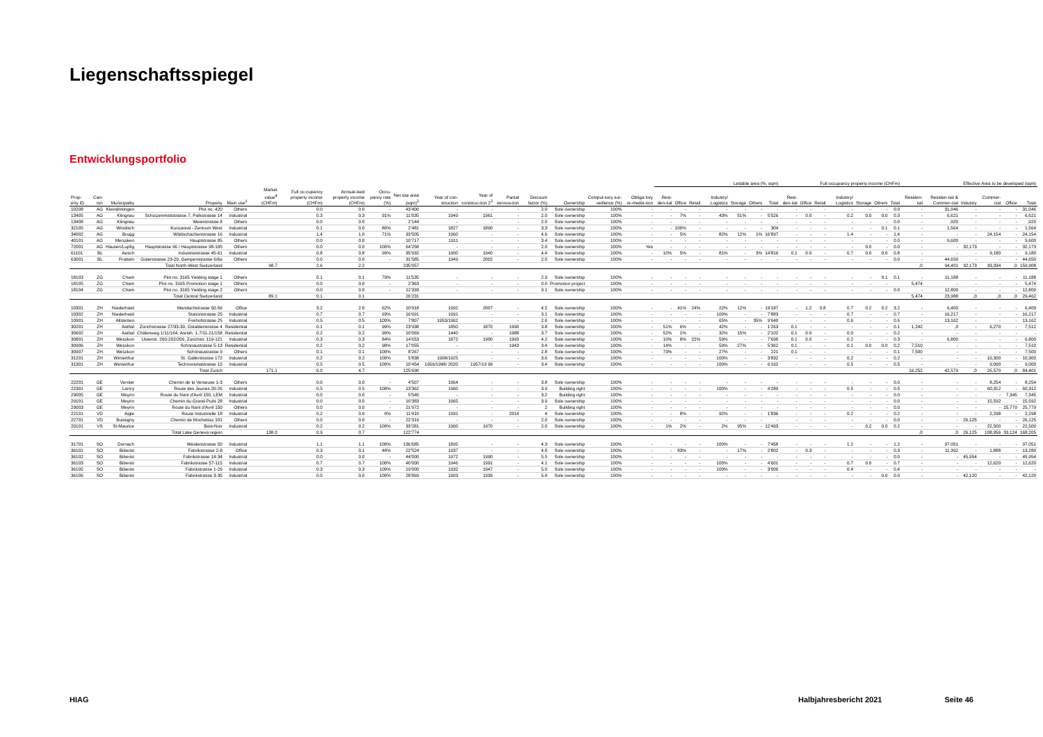Liegenschaftsspiegel
Entwicklungsportfolio
| | | | | | | | | | | | | | | | | | Lettable area (%, sqm) | | | | | | | Full occupancy property income (CHFm) | | | | | | | Effective Area to be developed (sqm) | | | | | |
| --- | --- | --- | --- | --- | --- | --- | --- | --- | --- | --- | --- | --- | --- | --- | --- | --- | --- | --- | --- | --- | --- | --- | --- | --- | --- | --- | --- | --- | --- | --- | --- | --- | --- | --- | --- | --- |
| Prop-erty ID | Can-ton | Municipality | Property | Main use<sup>1</sup> | Market value<sup>4</sup> (CHFm) | Full oc-cupancy property income (CHFm) | Annual-ised property income (CHFm) | Occu-pancy rate (%) | Net site area (sqm)<sup>2</sup> | Year of con-struction | Year of construc-tion 2<sup>3</sup> | Partial renova-tion | Discount factor (%) | Ownership | Compul-sory sur-veillance (%) | Obliga-tory re-media-tion | Resi-den-tial | Office | Retail | Industry/ Logistics | Storage | Others | Total | Resi-den-tial | Office | Retail | Industry/ Logistics | Storage | Others | Total | Residen-tial | Residen-tial & Commer-cial | Industry | Commer-cial | Office | Total |
| 10208 | AG | Kleindöttingen | Plot no. 420 | Others | | 0.0 | 0.0 | - | 43'400 | - | - | - | 2.0 | Sole ownership | 100% | - | - | - | - | - | - | - | - | - | - | - | - | - | - | 0.0 | - | 31,046 | - | - | - | 31,046 |
| 13405 | AG | Klingnau | Schützenmattstrasse 7, Parkstrasse 14 | Industrial | | 0.3 | 0.3 | 91% | 11'035 | 1949 | 1961 | - | 2.0 | Sole ownership | 100% | - | - | 7% | - | 43% | 51% | - | 5'526 | - | 0.0 | - | 0.2 | 0.0 | 0.0 | 0.3 | - | 6,621 | - | - | - | 6,621 |
| 13408 | AG | Klingnau | Weierstrasse 8 | Others | | 0.0 | 0.0 | - | 2'144 | - | - | - | 2.0 | Sole ownership | 100% | - | - | - | - | - | - | - | - | - | - | - | - | - | - | 0.0 | - | ,920 | - | - | - | ,920 |
| 32105 | AG | Windisch | Kunzareal - Zentrum West | Industrial | | 0.1 | 0.0 | 80% | 2'481 | 1827 | 1890 | - | 3.3 | Sole ownership | 100% | - | - | 100% | - | - | - | - | 304 | - | - | - | - | - | 0.1 | 0.1 | - | 1,564 | - | - | - | 1,564 |
| 34002 | AG | Brugg | Wildischachenstrasse 16 | Industrial | | 1.4 | 1.0 | 71% | 33'505 | 1960 | - | - | 4.6 | Sole ownership | 100% | - | - | 5% | - | 82% | 12% | 1% | 16'897 | - | - | - | 1.4 | - | - | 1.4 | - | - | - | 24,154 | - | 24,154 |
| 40101 | AG | Menziken | Hauptstrasse 85 | Others | | 0.0 | 0.0 | - | 10'717 | 1911 | - | - | 3.4 | Sole ownership | 100% | - | - | - | - | - | - | - | - | - | - | - | - | - | - | 0.0 | - | 9,600 | - | - | - | 9,600 |
| 72001 | AG | Hausen/Lupfig | Hauptstrasse 96 / Hauptstrasse 98-100 | Others | | 0.0 | 0.0 | 100% | 64'258 | - | - | - | 2.0 | Sole ownership | 100% | Yes | - | - | - | - | - | - | - | - | - | - | - | 0.0 | - | 0.0 | - | - | 32,173 | - | - | 32,173 |
| 61101 | BL | Aesch | Industriestrasse 45-61 | Industrial | | 0.8 | 0.8 | 99% | 35'932 | 1900 | 1940 | - | 4.4 | Sole ownership | 100% | - | 10% | 5% | - | 81% | - | 3% | 14'816 | 0.1 | 0.0 | - | 0.7 | 0.0 | 0.0 | 0.8 | - | - | - | 9,180 | - | 9,180 |
| 63001 | BL | Pratteln | Güterstrasse 23-29, Gempenstrasse 6/6a | Others | | 0.0 | 0.0 | - | 31'585 | 1949 | 2002 | - | 2.0 | Sole ownership | 100% | - | - | - | - | - | - | - | - | - | - | - | - | - | - | 0.0 | - | 44,650 | - | - | - | 44,650 |
| | | | Total North-West Switzerland | | 98.7 | 2.6 | 2.2 | | 235'057 | | | | | | | | | | | | | | | | | | | | | | ,0 | 94,401 | 32,173 | 33,334 | ,0 | 159,908 |
| 18103 | ZG | Cham | Plot no. 3165 Yielding stage 1 | Others | | 0.1 | 0.1 | 79% | 11'535 | - | - | - | 2.9 | Sole ownership | 100% | - | - | - | - | - | - | - | - | - | - | - | - | - | 0.1 | 0.1 | - | 11,188 | - | - | - | 11,188 |
| 18105 | ZG | Cham | Plot no. 3165 Promotion stage 1 | Others | | 0.0 | 0.0 | - | 2'363 | - | - | - | 0.0 | Promotion project | 100% | - | - | - | - | - | - | - | - | - | - | - | - | - | - | | 5,474 | - | - | - | - | 5,474 |
| 18104 | ZG | Cham | Plot no. 3165 Yielding stage 2 | Others | | 0.0 | 0.0 | - | 12'333 | - | - | - | 3.1 | Sole ownership | 100% | - | - | - | - | - | - | - | - | - | - | - | - | - | - | 0.0 | - | 12,800 | - | - | - | 12,800 |
| | | | Total Central Switzerland | | 89.1 | 0.1 | 0.1 | | 26'231 | | | | | | | | | | | | | | | | | | | | | | 5,474 | 23,988 | ,0 | ,0 | ,0 | 29,462 |
| 10301 | ZH | Niederhasli | Mandachstrasse 50-56 | Office | | 3.2 | 2.0 | 62% | 10'918 | 1992 | 2007 | - | 4.5 | Sole ownership | 100% | - | - | 41% | 24% | 22% | 12% | - | 19'187 | - | 1.2 | 0.8 | 0.7 | 0.2 | 0.2 | 3.2 | - | 6,400 | - | - | - | 6,400 |
| 10302 | ZH | Niederhasli | Stationstrasse 25 | Industrial | | 0.7 | 0.7 | 93% | 16'691 | 1991 | - | - | 3.1 | Sole ownership | 100% | - | - | - | - | 100% | - | - | 7'883 | - | - | - | 0.7 | - | - | 0.7 | - | 16,217 | - | - | - | 16,217 |
| 10901 | ZH | Altstetten | Freihofstrasse 25 | Industrial | | 0.5 | 0.5 | 100% | 7'807 | 1953/1962 | - | - | 2.6 | Sole ownership | 100% | - | - | - | - | 65% | - | 35% | 9'640 | - | - | - | 0.6 | - | - | 0.6 | - | 13,162 | - | - | - | 13,162 |
| 30201 | ZH | Aathal | Zürichstrasse 27/33-39, Gstalderstrasse 4 | Residential | | 0.1 | 0.1 | 99% | 23'938 | 1850 | 1870 | 1990 | 3.8 | Sole ownership | 100% | - | 51% | 6% | - | 42% | - | - | 1'263 | 0.1 | - | - | - | - | - | 0.1 | 1,242 | ,0 | - | 6,270 | - | 7,512 |
| 30602 | ZH | Aathal | Chälenweg 1/11/164, Aretsh. 1-7/11-21/158 | Residential | | 0.2 | 0.2 | 99% | 10'069 | 1440 | - | 1988 | 3.7 | Sole ownership | 100% | - | 52% | 1% | - | 32% | 15% | - | 2'102 | 0.1 | 0.0 | - | 0.0 | - | - | 0.2 | - | - | - | - | - | - |
| 30801 | ZH | Wetzikon | Usterstr. 200-202/206, Zürichstr. 119-121 | Industrial | | 0.3 | 0.3 | 84% | 14'653 | 1872 | 1900 | 1993 | 4.2 | Sole ownership | 100% | - | 10% | 8% | 22% | 59% | - | - | 7'690 | 0.1 | 0.0 | - | 0.2 | - | - | 0.3 | - | 6,800 | - | - | - | 6,800 |
| 30906 | ZH | Wetzikon | Schönaustrasse 5-13 | Residential | | 0.2 | 0.2 | 98% | 17'055 | - | - | 1943 | 3.4 | Sole ownership | 100% | - | 14% | - | - | 59% | 27% | - | 5'362 | 0.1 | - | - | 0.1 | 0.0 | 0.0 | 0.2 | 7,510 | - | - | - | - | 7,510 |
| 30907 | ZH | Wetzikon | Schönaustrasse 9 | Others | | 0.1 | 0.1 | 100% | 8'267 | - | - | - | 2.8 | Sole ownership | 100% | - | 73% | - | - | 27% | - | - | 221 | 0.1 | - | - | - | - | - | 0.1 | 7,500 | - | - | - | - | 7,500 |
| 31201 | ZH | Winterthur | St. Gallerstrasse 172 | Industrial | | 0.2 | 0.2 | 100% | 5'838 | 1908/1925 | - | - | 3.6 | Sole ownership | 100% | - | - | - | - | 100% | - | - | 3'832 | - | - | - | 0.2 | - | - | 0.2 | - | - | - | 10,300 | - | 10,300 |
| 31301 | ZH | Winterthur | Technoramastrasse 15 | Industrial | | 0.5 | 0.5 | 100% | 10'454 | 1956/1998/ 2020 | 1957/19 99 | - | 3.4 | Sole ownership | 100% | - | - | - | - | 100% | - | - | 6'162 | - | - | - | 0.5 | - | - | 0.5 | - | - | - | 9,000 | - | 9,000 |
| | | | Total Zurich | | 171.1 | 6.0 | 4.7 | | 125'690 | | | | | | | | | | | | | | | | | | | | | | 16,252 | 42,579 | ,0 | 25,570 | ,0 | 84,401 |
| 22201 | GE | Vernier | Chemin de la Verseuse 1-3 | Others | | 0.0 | 0.0 | - | 4'507 | 1964 | - | - | 3.8 | Sole ownership | 100% | - | - | - | - | - | - | - | - | - | - | - | - | - | - | 0.0 | - | - | - | 8,254 | - | 8,254 |
| 22301 | GE | Lancy | Route des Jeunes 20-26 | Industrial | | 0.5 | 0.5 | 100% | 13'362 | 1960 | - | - | 3.9 | Building right | 100% | - | - | - | - | 100% | - | - | 4'289 | - | - | - | 0.5 | - | - | 0.5 | - | - | - | 60,312 | - | 60,312 |
| 29005 | GE | Meyrin | Route du Nant d'Avril 150, LEM | Industrial | | 0.0 | 0.0 | - | 5'540 | - | - | - | 3.2 | Building right | 100% | - | - | - | - | - | - | - | - | - | - | - | - | - | - | 0.0 | - | - | - | - | 7,345 | 7,345 |
| 29101 | GE | Meyrin | Chemin du Grand-Puits 28 | Industrial | | 0.0 | 0.0 | - | 10'383 | 1965 | - | - | 3.9 | Sole ownership | 100% | - | - | - | - | - | - | - | - | - | - | - | - | - | - | 0.0 | - | - | - | 15,592 | - | 15,592 |
| 29003 | GE | Meyrin | Route du Nant d'Avril 150 | Others | | 0.0 | 0.0 | - | 21'972 | - | - | - | 2 | Building right | 100% | - | - | - | - | - | - | - | - | - | - | - | - | - | - | 0.0 | - | - | - | - | 25,779 | 25,779 |
| 22101 | VD | Aigle | Route Industrielle 18 | Industrial | | 0.2 | 0.0 | 0% | 11'410 | 1991 | - | 2014 | 4 | Sole ownership | 100% | - | - | 8% | - | 92% | - | - | 1'836 | - | - | - | 0.2 | - | - | 0.2 | - | - | - | 2,298 | - | 2,298 |
| 22701 | VD | Bussigny | Chemin de Mochettaz 101 | Others | | 0.0 | 0.0 | - | 22'319 | - | - | - | 2.0 | Sole ownership | 100% | - | - | - | - | - | - | - | - | - | - | - | - | - | - | 0.0 | - | - | 26,125 | - | - | 26,125 |
| 20101 | VS | St-Maurice | Bois-Noir | Industrial | | 0.2 | 0.2 | 100% | 33'281 | 1960 | 1970 | - | 2.0 | Sole ownership | 100% | - | 1% | 2% | - | 2% | 95% | - | 12'493 | - | - | - | - | 0.2 | 0.0 | 0.2 | - | - | - | 22,500 | - | 22,500 |
| | | | Total Lake Geneva region | | 138.0 | 0.9 | 0.7 | | 122'774 | | | | | | | | | | | | | | | | | | | | | | ,0 | ,0 | 26,125 | 108,956 | 33,124 | 168,205 |
| 31701 | SO | Dornach | Weidenstrasse 50 | Industrial | | 1.1 | 1.1 | 100% | 136'685 | 1895 | - | - | 4.3 | Sole ownership | 100% | - | - | - | - | 100% | - | - | 7'458 | - | - | - | 1.2 | - | - | 1.2 | - | 97,051 | - | - | - | 97,051 |
| 36101 | SO | Biberist | Fabrikstrasse 2-8 | Office | | 0.3 | 0.1 | 48% | 22'524 | 1937 | - | - | 4.8 | Sole ownership | 100% | - | - | 83% | - | - | 17% | - | 2'802 | - | 0.3 | - | - | - | - | 0.3 | - | 11,392 | - | 1,888 | - | 13,280 |
| 36102 | SO | Biberist | Fabrikstrasse 14-34 | Industrial | | 0.0 | 0.0 | - | 44'000 | 1972 | 1990 | - | 5.5 | Sole ownership | 100% | - | - | - | - | - | - | - | - | - | - | - | - | - | - | 0.0 | - | - | 45,954 | - | - | 45,954 |
| 36103 | SO | Biberist | Fabrikstrasse 57-115 | Industrial | | 0.7 | 0.7 | 100% | 40'000 | 1946 | 1991 | - | 4.1 | Sole ownership | 100% | - | - | - | - | 100% | - | - | 4'601 | - | - | - | 0.7 | 0.0 | - | 0.7 | - | - | - | 12,620 | - | 12,620 |
| 36105 | SO | Biberist | Fabrikstrasse 1-29 | Industrial | | 0.3 | 0.3 | 100% | 19'000 | 1932 | 1947 | - | 5.0 | Sole ownership | 100% | - | - | - | - | 100% | - | - | 3'000 | - | - | - | 0.4 | - | - | 0.4 | - | - | - | - | - | - |
| 36106 | SO | Biberist | Fabrikstrasse 3-35 | Industrial | | 0.0 | 0.0 | 100% | 28'869 | 1903 | 1939 | - | 5.4 | Sole ownership | 100% | - | - | - | - | - | - | - | - | - | - | - | - | - | 0.0 | 0.0 | - | - | 42,120 | - | - | 42,120 |
HIAG Halbjahresbericht 2021 Seite 46